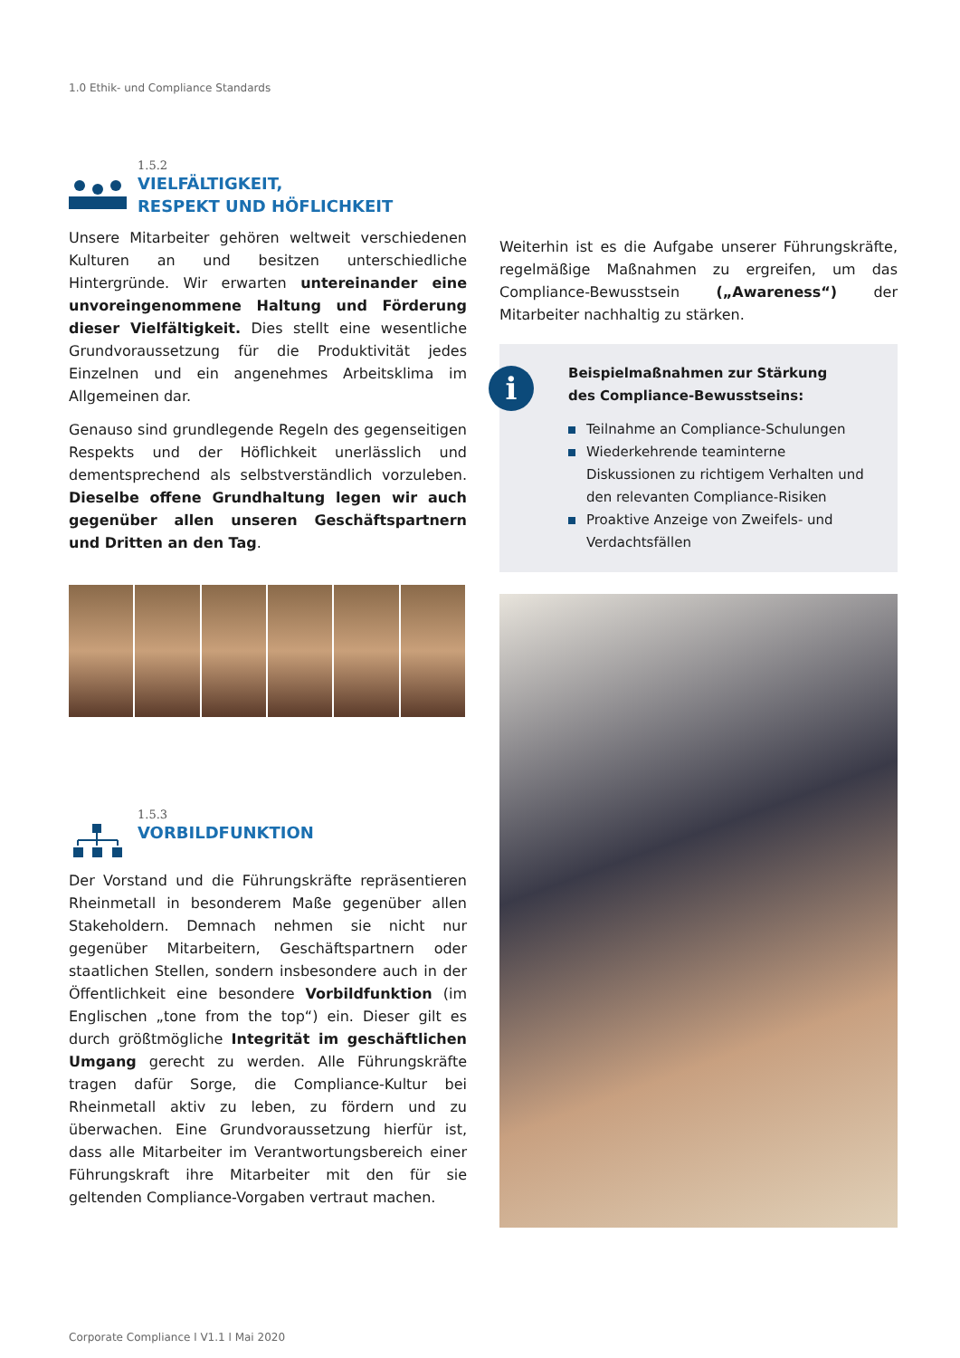1.0 Ethik- und Compliance Standards
1.5.2
VIELFÄLTIGKEIT,
RESPEKT UND HÖFLICHKEIT
Unsere Mitarbeiter gehören weltweit verschiedenen Kulturen an und besitzen unterschiedliche Hintergründe. Wir erwarten untereinander eine unvoreingenommene Haltung und Förderung dieser Vielfältigkeit. Dies stellt eine wesentliche Grundvoraussetzung für die Produktivität jedes Einzelnen und ein angenehmes Arbeitsklima im Allgemeinen dar.
Genauso sind grundlegende Regeln des gegenseitigen Respekts und der Höflichkeit unerlässlich und dementsprechend als selbstverständlich vorzuleben. Dieselbe offene Grundhaltung legen wir auch gegenüber allen unseren Geschäftspartnern und Dritten an den Tag.
1.5.3
VORBILDFUNKTION
Der Vorstand und die Führungskräfte repräsentieren Rheinmetall in besonderem Maße gegenüber allen Stakeholdern. Demnach nehmen sie nicht nur gegenüber Mitarbeitern, Geschäftspartnern oder staatlichen Stellen, sondern insbesondere auch in der Öffentlichkeit eine besondere Vorbildfunktion (im Englischen „tone from the top“) ein. Dieser gilt es durch größtmögliche Integrität im geschäftlichen Umgang gerecht zu werden. Alle Führungskräfte tragen dafür Sorge, die Compliance-Kultur bei Rheinmetall aktiv zu leben, zu fördern und zu überwachen. Eine Grundvoraussetzung hierfür ist, dass alle Mitarbeiter im Verantwortungsbereich einer Führungskraft ihre Mitarbeiter mit den für sie geltenden Compliance-Vorgaben vertraut machen.
Weiterhin ist es die Aufgabe unserer Führungskräfte, regelmäßige Maßnahmen zu ergreifen, um das Compliance-Bewusstsein („Awareness“) der Mitarbeiter nachhaltig zu stärken.
i
Beispielmaßnahmen zur Stärkung
des Compliance-Bewusstseins:
Teilnahme an Compliance-Schulungen
Wiederkehrende teaminterne Diskussionen zu richtigem Verhalten und den relevanten Compliance-Risiken
Proaktive Anzeige von Zweifels- und Verdachtsfällen
Corporate Compliance l V1.1 l Mai 2020